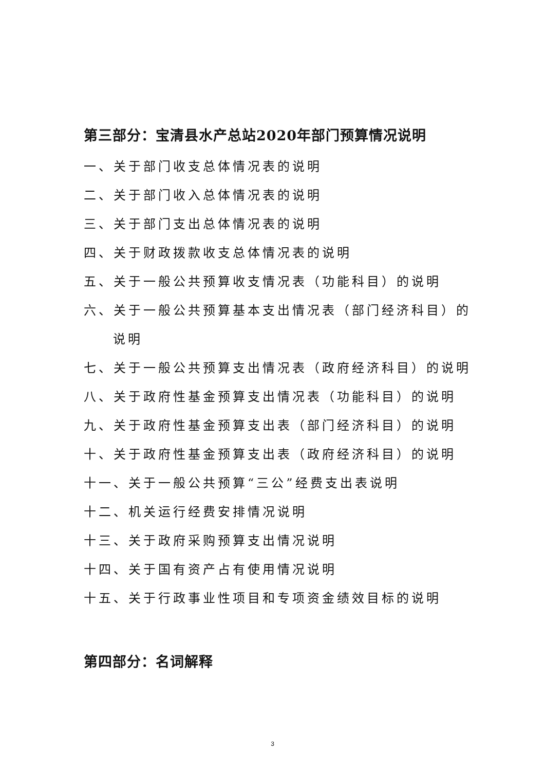第三部分：宝清县水产总站2020年部门预算情况说明
一、关于部门收支总体情况表的说明
二、关于部门收入总体情况表的说明
三、关于部门支出总体情况表的说明
四、关于财政拨款收支总体情况表的说明
五、关于一般公共预算收支情况表（功能科目）的说明
六、关于一般公共预算基本支出情况表（部门经济科目）的
说明
七、关于一般公共预算支出情况表（政府经济科目）的说明
八、关于政府性基金预算支出情况表（功能科目）的说明
九、关于政府性基金预算支出表（部门经济科目）的说明
十、关于政府性基金预算支出表（政府经济科目）的说明
十一、关于一般公共预算“三公”经费支出表说明
十二、机关运行经费安排情况说明
十三、关于政府采购预算支出情况说明
十四、关于国有资产占有使用情况说明
十五、关于行政事业性项目和专项资金绩效目标的说明
第四部分：名词解释
3